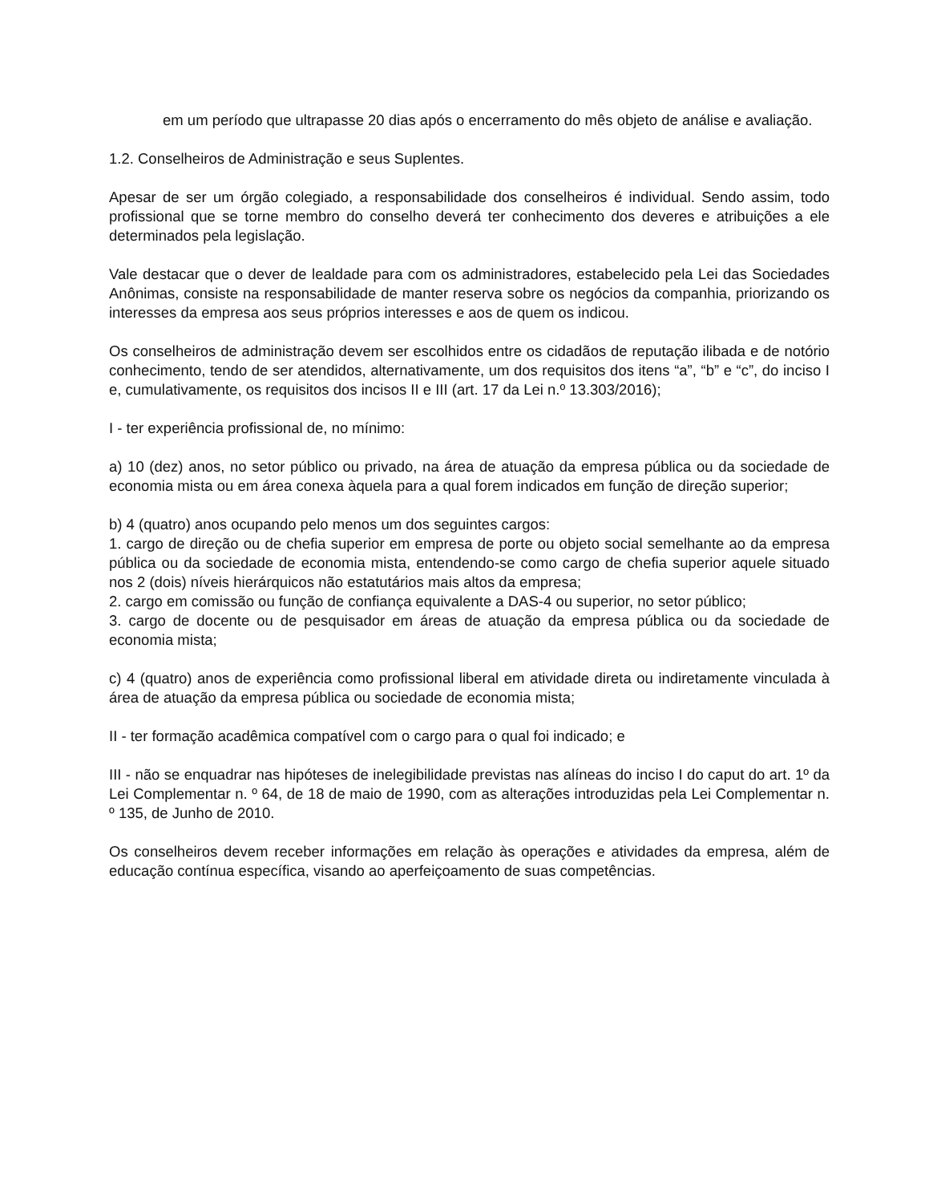em um período que ultrapasse 20 dias após o encerramento do mês objeto de análise e avaliação.
1.2. Conselheiros de Administração e seus Suplentes.
Apesar de ser um órgão colegiado, a responsabilidade dos conselheiros é individual. Sendo assim, todo profissional que se torne membro do conselho deverá ter conhecimento dos deveres e atribuições a ele determinados pela legislação.
Vale destacar que o dever de lealdade para com os administradores, estabelecido pela Lei das Sociedades Anônimas, consiste na responsabilidade de manter reserva sobre os negócios da companhia, priorizando os interesses da empresa aos seus próprios interesses e aos de quem os indicou.
Os conselheiros de administração devem ser escolhidos entre os cidadãos de reputação ilibada e de notório conhecimento, tendo de ser atendidos, alternativamente, um dos requisitos dos itens “a”, “b” e “c”, do inciso I e, cumulativamente, os requisitos dos incisos II e III (art. 17 da Lei n.º 13.303/2016);
I - ter experiência profissional de, no mínimo:
a) 10 (dez) anos, no setor público ou privado, na área de atuação da empresa pública ou da sociedade de economia mista ou em área conexa àquela para a qual forem indicados em função de direção superior;
b) 4 (quatro) anos ocupando pelo menos um dos seguintes cargos:
1. cargo de direção ou de chefia superior em empresa de porte ou objeto social semelhante ao da empresa pública ou da sociedade de economia mista, entendendo-se como cargo de chefia superior aquele situado nos 2 (dois) níveis hierárquicos não estatutários mais altos da empresa;
2. cargo em comissão ou função de confiança equivalente a DAS-4 ou superior, no setor público;
3. cargo de docente ou de pesquisador em áreas de atuação da empresa pública ou da sociedade de economia mista;
c) 4 (quatro) anos de experiência como profissional liberal em atividade direta ou indiretamente vinculada à área de atuação da empresa pública ou sociedade de economia mista;
II - ter formação acadêmica compatível com o cargo para o qual foi indicado; e
III - não se enquadrar nas hipóteses de inelegibilidade previstas nas alíneas do inciso I do caput do art. 1º da Lei Complementar n. º 64, de 18 de maio de 1990, com as alterações introduzidas pela Lei Complementar n. º 135, de Junho de 2010.
Os conselheiros devem receber informações em relação às operações e atividades da empresa, além de educação contínua específica, visando ao aperfeiçoamento de suas competências.